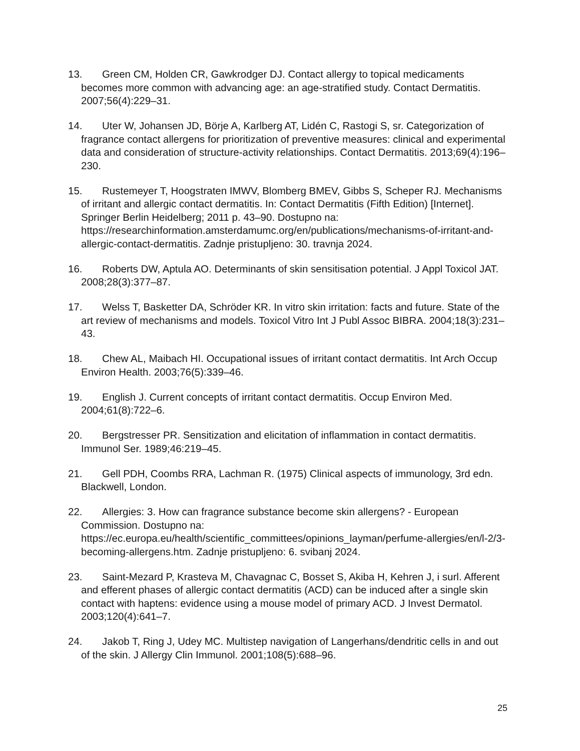13. Green CM, Holden CR, Gawkrodger DJ. Contact allergy to topical medicaments becomes more common with advancing age: an age-stratified study. Contact Dermatitis. 2007;56(4):229–31.
14. Uter W, Johansen JD, Börje A, Karlberg AT, Lidén C, Rastogi S, sr. Categorization of fragrance contact allergens for prioritization of preventive measures: clinical and experimental data and consideration of structure-activity relationships. Contact Dermatitis. 2013;69(4):196–230.
15. Rustemeyer T, Hoogstraten IMWV, Blomberg BMEV, Gibbs S, Scheper RJ. Mechanisms of irritant and allergic contact dermatitis. In: Contact Dermatitis (Fifth Edition) [Internet]. Springer Berlin Heidelberg; 2011 p. 43–90. Dostupno na: https://researchinformation.amsterdamumc.org/en/publications/mechanisms-of-irritant-and-allergic-contact-dermatitis. Zadnje pristupljeno: 30. travnja 2024.
16. Roberts DW, Aptula AO. Determinants of skin sensitisation potential. J Appl Toxicol JAT. 2008;28(3):377–87.
17. Welss T, Basketter DA, Schröder KR. In vitro skin irritation: facts and future. State of the art review of mechanisms and models. Toxicol Vitro Int J Publ Assoc BIBRA. 2004;18(3):231–43.
18. Chew AL, Maibach HI. Occupational issues of irritant contact dermatitis. Int Arch Occup Environ Health. 2003;76(5):339–46.
19. English J. Current concepts of irritant contact dermatitis. Occup Environ Med. 2004;61(8):722–6.
20. Bergstresser PR. Sensitization and elicitation of inflammation in contact dermatitis. Immunol Ser. 1989;46:219–45.
21. Gell PDH, Coombs RRA, Lachman R. (1975) Clinical aspects of immunology, 3rd edn. Blackwell, London.
22. Allergies: 3. How can fragrance substance become skin allergens? - European Commission. Dostupno na: https://ec.europa.eu/health/scientific_committees/opinions_layman/perfume-allergies/en/l-2/3-becoming-allergens.htm. Zadnje pristupljeno: 6. svibanj 2024.
23. Saint-Mezard P, Krasteva M, Chavagnac C, Bosset S, Akiba H, Kehren J, i surl. Afferent and efferent phases of allergic contact dermatitis (ACD) can be induced after a single skin contact with haptens: evidence using a mouse model of primary ACD. J Invest Dermatol. 2003;120(4):641–7.
24. Jakob T, Ring J, Udey MC. Multistep navigation of Langerhans/dendritic cells in and out of the skin. J Allergy Clin Immunol. 2001;108(5):688–96.
25